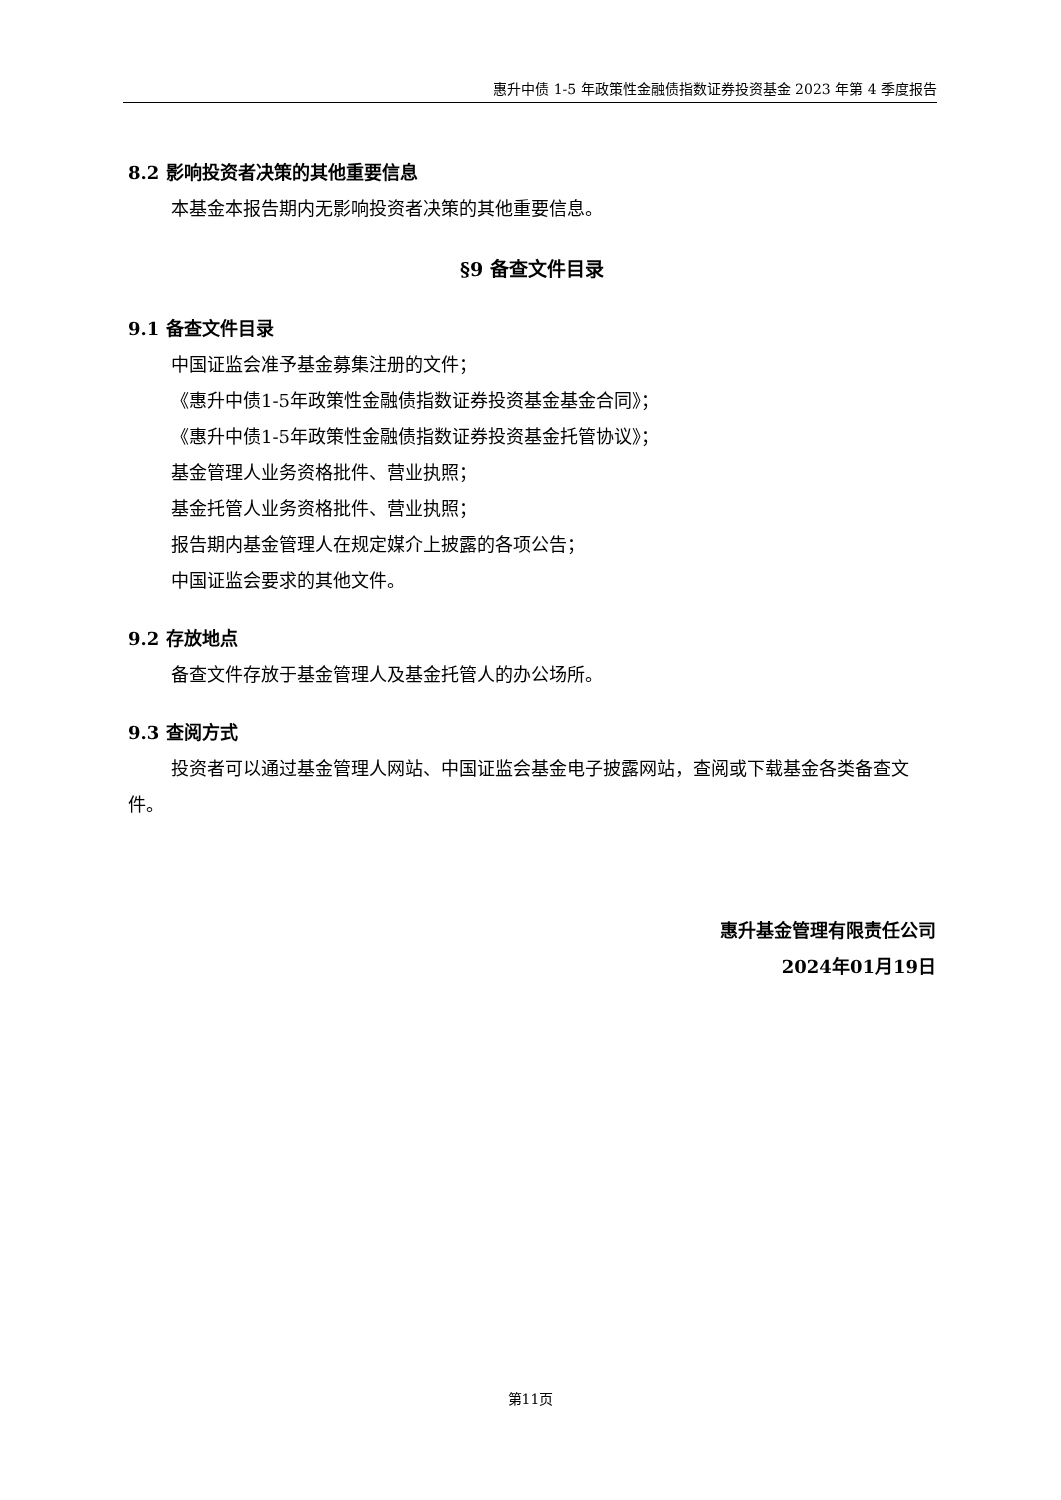惠升中债 1-5 年政策性金融债指数证券投资基金 2023 年第 4 季度报告
8.2 影响投资者决策的其他重要信息
本基金本报告期内无影响投资者决策的其他重要信息。
§9 备查文件目录
9.1 备查文件目录
中国证监会准予基金募集注册的文件；
《惠升中债1-5年政策性金融债指数证券投资基金基金合同》；
《惠升中债1-5年政策性金融债指数证券投资基金托管协议》；
基金管理人业务资格批件、营业执照；
基金托管人业务资格批件、营业执照；
报告期内基金管理人在规定媒介上披露的各项公告；
中国证监会要求的其他文件。
9.2 存放地点
备查文件存放于基金管理人及基金托管人的办公场所。
9.3 查阅方式
投资者可以通过基金管理人网站、中国证监会基金电子披露网站，查阅或下载基金各类备查文件。
惠升基金管理有限责任公司
2024年01月19日
第11页